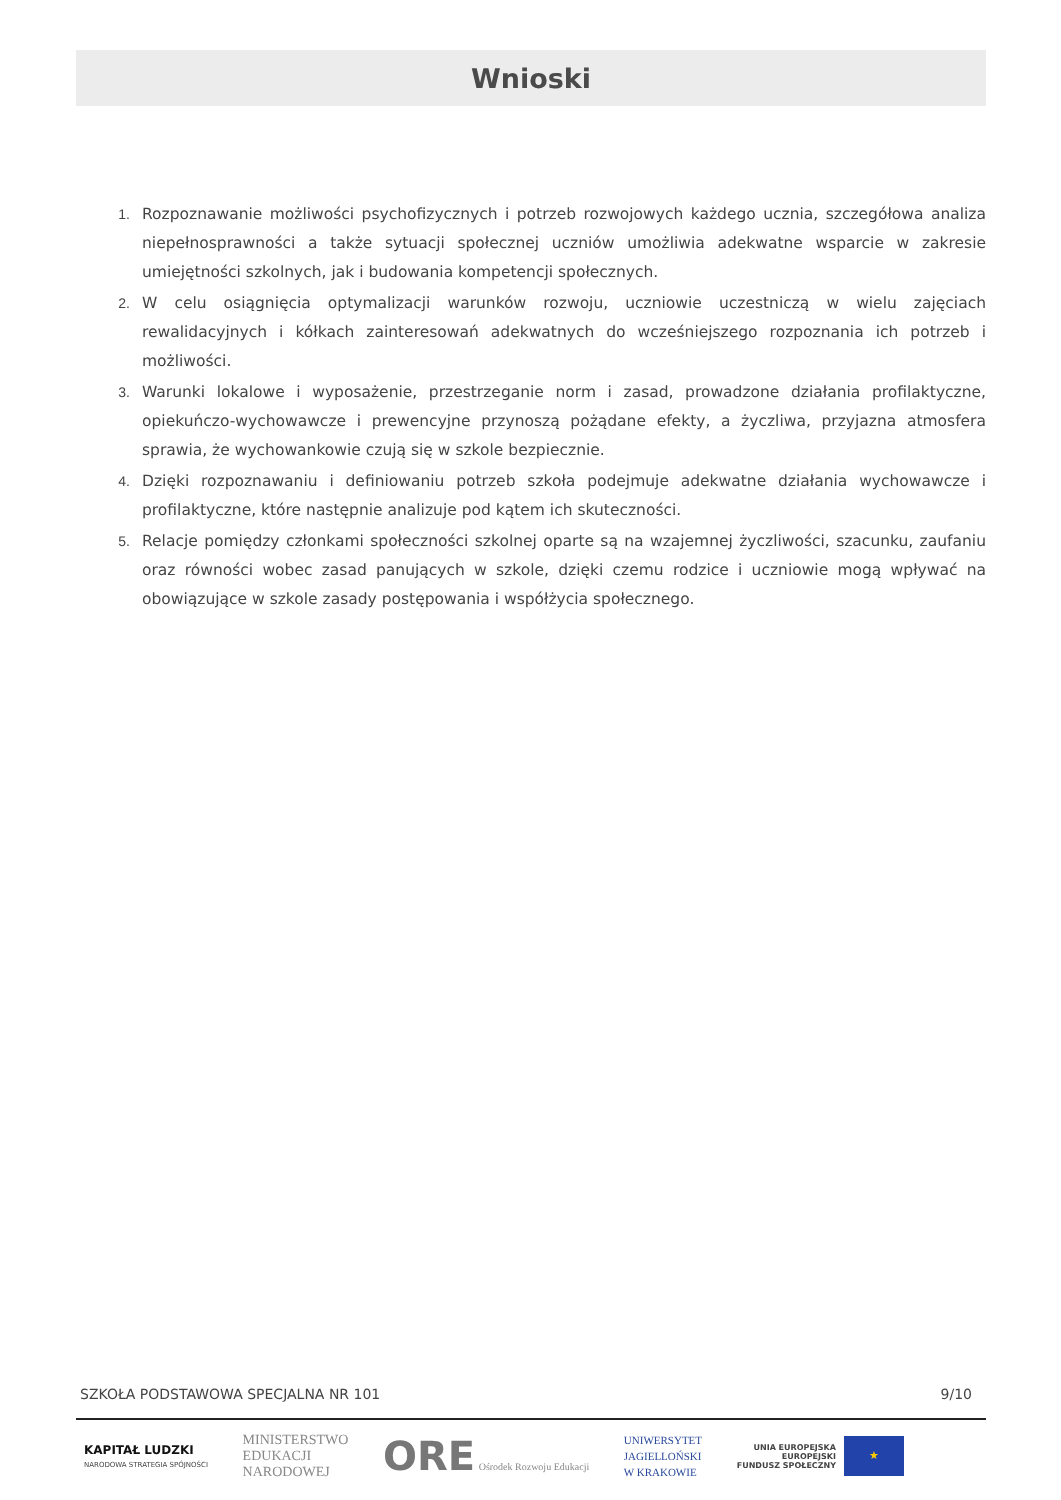Wnioski
1. Rozpoznawanie możliwości psychofizycznych i potrzeb rozwojowych każdego ucznia, szczegółowa analiza niepełnosprawności a także sytuacji społecznej uczniów umożliwia adekwatne wsparcie w zakresie umiejętności szkolnych, jak i budowania kompetencji społecznych.
2. W celu osiągnięcia optymalizacji warunków rozwoju, uczniowie uczestniczą w wielu zajęciach rewalidacyjnych i kółkach zainteresowań adekwatnych do wcześniejszego rozpoznania ich potrzeb i możliwości.
3. Warunki lokalowe i wyposażenie, przestrzeganie norm i zasad, prowadzone działania profilaktyczne, opiekuńczo-wychowawcze i prewencyjne przynoszą pożądane efekty, a życzliwa, przyjazna atmosfera sprawia, że wychowankowie czują się w szkole bezpiecznie.
4. Dzięki rozpoznawaniu i definiowaniu potrzeb szkoła podejmuje adekwatne działania wychowawcze i profilaktyczne, które następnie analizuje pod kątem ich skuteczności.
5. Relacje pomiędzy członkami społeczności szkolnej oparte są na wzajemnej życzliwości, szacunku, zaufaniu oraz równości wobec zasad panujących w szkole, dzięki czemu rodzice i uczniowie mogą wpływać na obowiązujące w szkole zasady postępowania i współżycia społecznego.
SZKOŁA PODSTAWOWA SPECJALNA NR 101 9/10
KAPITAŁ LUDZKI
NARODOWA STRATEGIA SPÓJNOŚCI
MINISTERSTWO
EDUKACJI
NARODOWEJ
ORE Ośrodek Rozwoju Edukacji
UNIWERSYTET
JAGIELLOŃSKI
W KRAKOWIE
UNIA EUROPEJSKA
EUROPEJSKI
FUNDUSZ SPOŁECZNY
★